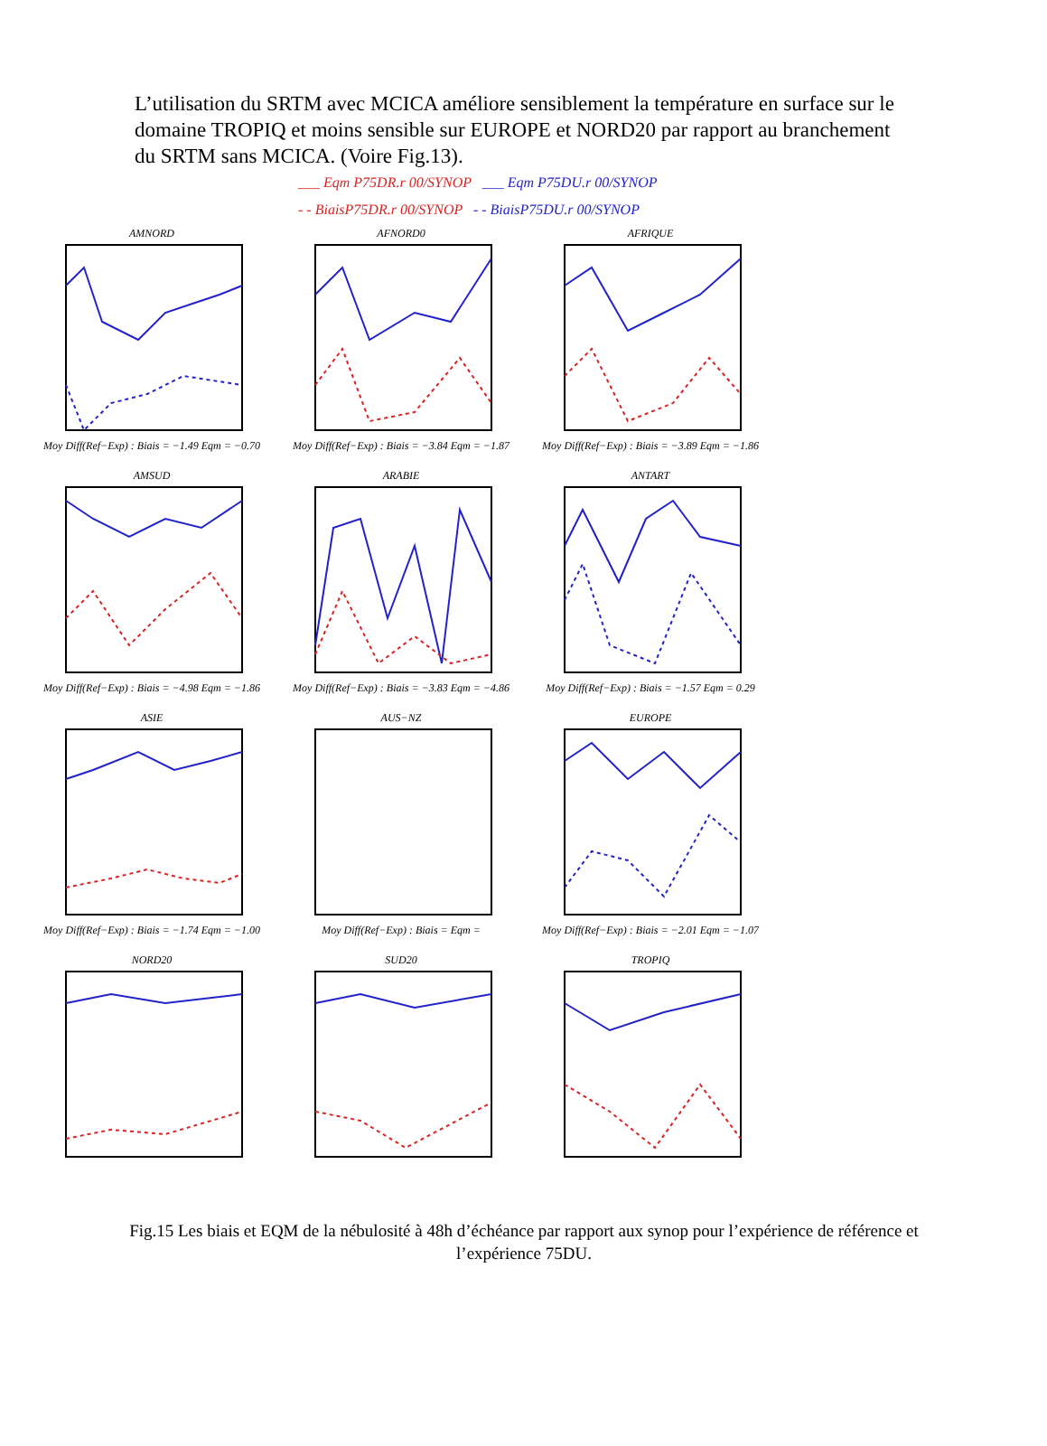L’utilisation du SRTM avec MCICA améliore sensiblement la température en surface sur le domaine TROPIQ et moins sensible sur EUROPE et NORD20 par rapport au branchement du SRTM sans MCICA. (Voire Fig.13).
___ Eqm P75DR.r 00/SYNOP ___ Eqm P75DU.r 00/SYNOP
- - BiaisP75DR.r 00/SYNOP - - BiaisP75DU.r 00/SYNOP
AMNORDMoy Diff(Ref−Exp) : Biais = −1.49 Eqm = −0.70
AFNORD0Moy Diff(Ref−Exp) : Biais = −3.84 Eqm = −1.87
AFRIQUEMoy Diff(Ref−Exp) : Biais = −3.89 Eqm = −1.86
AMSUDMoy Diff(Ref−Exp) : Biais = −4.98 Eqm = −1.86
ARABIEMoy Diff(Ref−Exp) : Biais = −3.83 Eqm = −4.86
ANTARTMoy Diff(Ref−Exp) : Biais = −1.57 Eqm = 0.29
ASIEMoy Diff(Ref−Exp) : Biais = −1.74 Eqm = −1.00
AUS−NZMoy Diff(Ref−Exp) : Biais = Eqm =
EUROPEMoy Diff(Ref−Exp) : Biais = −2.01 Eqm = −1.07
NORD20
SUD20
TROPIQ
Fig.15 Les biais et EQM de la nébulosité à 48h d’échéance par rapport aux synop pour l’expérience de référence et l’expérience 75DU.